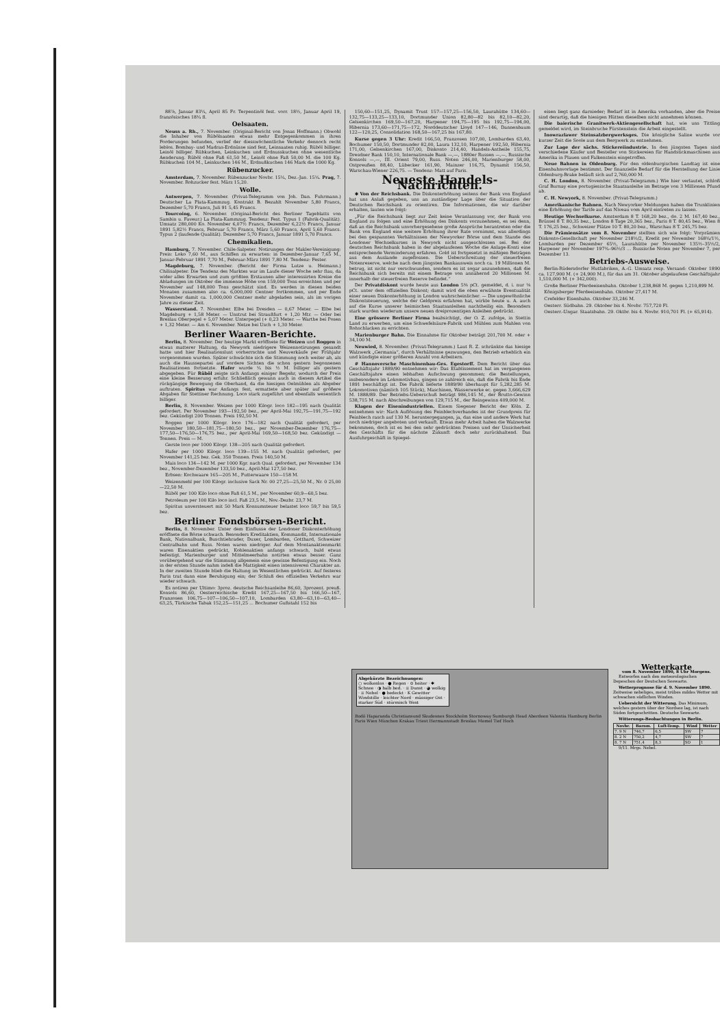88⅞, Januar 83¼, April 85 Fr. Terpentinöl fest. vorr. 18½, Januar April 19, französisches 18¼ fl.
Oelsaaten.
Neuss a. Rh., 7. November. (Original-Bericht von Jonas Hoffmann.) Obwohl die Inhaber von Rübölsaaten etwas mehr Entgegenkommen in ihren Forderungen befunden, verlief der diesswöchentliche Verkehr dennoch recht leblos. Bombay- und Madras-Erdnüsse sind fest, Leinsaaten ruhig. Rüböl billiger. Leinöl billiger. Rübkuchen, Leinkuchen und Erdnusskuchen ohne wesentliche Aenderung. Rüböl ohne Faß 61,50 M., Leinöl ohne Faß 50,00 M. die 100 Kg. Rübkuchen 104 M., Leinkuchen 146 M., Erdnußkuchen 146 Mark die 1000 Kg.
Rübenzucker.
Amsterdam, 7. November. Rübenzucker Novbr. 15¼, Dez.-Jan. 15¼. Prag, 7. November. Rohzucker fest. März 15,20.
Wolle.
Antwerpen, 7. November. (Privat-Telegramm von Joh. Dan. Fuhrmann.) Deutscher La Plata-Kammzug. Kontrakt B. Bezahlt November 5,80 Francs, Dezember 5,70 Francs, Juli 91 5,45 Francs.
Tourcoing, 6. November. (Original-Bericht des Berliner Tageblatts von Sambin u. Faveur.) La Plata-Kammzug. Tendenz: Fest. Typus 1 (Fabrik-Qualität). Umsatz 280,000 Ko. November 6,07½ Francs, Dezember 6,22½ Francs, Januar 1891 5,82½ Francs, Februar 5,70 Francs, März 5,60 Francs, April 5,60 Francs. Typus 2 (laufende Qualität). Dezember 5,70 Francs, Januar 1891 5,70 Francs.
Chemikalien.
Hamburg, 7. November. Chile-Salpeter. Notirungen der Makler-Vereinigung: Preis: Loko 7,60 M., aus Schiffen zu erwarten: in Dezember-Januar 7,65 M., Januar-Februar 1891 7,70 M., Februar-März 1891 7,80 M. Tendenz: Fester.
Magdeburg, 7. November. (Bericht der Firma Lutze u. Heimann.) Chilisalpeter. Die Tendenz des Marktes war im Laufe dieser Woche sehr flau, da wider alles Erwarten und zum größten Erstaunen aller interessirten Kreise die Abladungen im Oktober die immense Höhe von 159,000 Tons erreichten und per November auf 148,000 Tons geschätzt sind. Es werden in diesen beiden Monaten zusammen also ca. 6,000,000 Centner fortkommen, und per Ende November damit ca. 1,000,000 Centner mehr abgeladen sein, als im vorigen Jahre zu dieser Zeit.
Wasserstand. 7. November. Elbe bei Dresden — 0,67 Meter. — Elbe bei Magdeburg + 1,58 Meter. — Unstrut bei Straußfurt + 1,20 Mtr. — Oder bei Breslau Oberpegel + 5,07 Meter. Unterpegel (+ 0,23 Meter. — Warthe bei Posen + 1,32 Meter. — Am 6. November. Netze bei Usch + 1,30 Meter.
Berliner Waaren-Berichte.
Berlin, 8. November. Der heutige Markt eröffnete für Weizen und Roggen in etwas matterer Haltung, da Newyork niedrigere Weizennotirungen gesandt hatte und hier Realisationslust vorherrschte und Neuverkäufe per Frühjahr vorgenommen wurden. Später schwächte sich die Stimmung noch weiter ab, als auch die Haussepartei auf vordere Sichten die schon gestern begonnenen Realisationen fortsetzte. Hafer wurde ¼ bis ½ M. billiger als gestern abgegeben. Für Rüböl zeigte sich Anfangs einiger Begehr, wodurch der Preis eine kleine Besserung erfuhr. Schließlich gewann auch in diesem Artikel die rückgängige Bewegung die Oberhand, da die hiesigen Oelmühlen als Abgeber auftraten. Spiritus war Anfangs fest, ermattete aber später auf größere Abgaben für Stettiner Rechnung. Loco stark zugeführt und ebenfalls wesentlich billiger.
Berlin, 8. November. Weizen per 1000 Kilogr. loco 182—195 nach Qualität gefordert. Per November 193—192,50 bez., per April-Mai 192,75—191,75—192 bez. Gekündigt 200 Tonnen. Preis 192,50 M.
Roggen per 1000 Kilogr. loco 176—182 nach Qualität gefordert, per November 180,50—181,75—180,50 bez., per November-Dezember 176,75—177,50—176,50—176,75 bez., per April-Mai 169,50—168,50 bez. Gekündigt — Tonnen. Preis — M.
Gerste loco per 1000 Kilogr. 138—205 nach Qualität gefordert.
Hafer per 1000 Kilogr. loco 139—155 M. nach Qualität gefordert, per November 141,25 bez. Gek. 350 Tonnen. Preis 140,50 M.
Mais loco 134—142 M. per 1000 Kgr. nach Qual. gefordert, per November 134 bez., November-Dezember 133,50 bez., April-Mai 127,50 bez.
Erbsen: Kochwaare 165—205 M., Futterwaare 150—158 M.
Weizenmehl per 100 Kilogr. inclusive Sack Nr. 00 27,25—25,50 M., Nr. 0 25,00—22,50 M.
Rüböl per 100 Kilo loco ohne Faß 61,5 M., per November 60,9—60,5 bez.
Petroleum per 100 Kilo loco incl. Faß 23,5 M., Nov.-Dezbr. 23,7 M.
Spiritus unversteuert mit 50 Mark Konsumsteuer belastet loco 59,7 bis 59,5 bez.
Berliner Fondsbörsen-Bericht.
Berlin, 8. November. Unter dem Einflusse der Londoner Diskonterhöhung eröffnete die Börse schwach. Besonders Kreditaktien, Kommandit, Internationale Bank, Nationalbank, Buschtiehrader, Duxer, Lombarden, Gotthard, Schweizer Centralbahn und Russ. Noten waren niedriger. Auf dem Montanaktienmarkt waren Eisenaktien gedrückt, Kohlenaktien anfangs schwach, bald etwas befestigt. Marienburger und Mittelmeerbahn notirten etwas besser. Ganz vorübergehend war die Stimmung allgemein eine gewisse Befestigung ein. Noch in der ersten Stunde nahm indeß die Mattigkeit einen intensiveren Charakter an. In der zweiten Stunde blieb die Haltung im Wesentlichen gedrückt. Auf festeres Paris trat dann eine Beruhigung ein; der Schluß des offiziellen Verkehrs war wieder schwach.
Es notiren per Ultimo: 3proz. deutsche Reichsanleihe 86,60, 3prozent. preuß. Konsols 86,60, Oesterreichische Kredit 167,25—167,50 bis 166,50—167, Franzosen 106,75—107—106,50—107,10, Lombarden 63,80—63,10—63,40—63,25, Türkische Tabak 152,25—151,25 ... Bochumer Gußstahl 152 bis
150,60—151,25, Dynamit Trust 157—157,25—156,50, Laurahütte 134,60—132,75—133,25—133,10, Dortmunder Union 82,80—82 bis 82,10—82,20, Gelsenkirchen 169,50—167,20, Harpener 194,75—195 bis 192,75—194,00, Hibernia 173,60—171,75—172, Norddeutscher Lloyd 147—146, Dannenbaum 122—120,25, Consolidation 168,50—167,25 bis 167,80.
Kurse gegen 3 Uhr: Kredit 166,50, Franzosen 107,00, Lombarden 63,40, Bochumer 150,50, Dortmunder 82,00, Laura 132,10, Harpener 192,50, Hibernia 171,00, Gelsenkirchen 167,00, Diskonto 214,40, Handels-Antheile 155,75, Dresdner Bank 150,10, Internationale Bank —,—, 1880er Russen —,—, Russische Konsols —,—, III. Orient 79,00, Russ. Noten 246,00, Marienburger 58,00, Ostpreußen 88,40, Lübecker 161,90, Mainzer 116,75, Dynamit 156,50, Warschau-Wiener 226,75. — Tendenz: Matt auf Paris.
Neueste Handels-Nachrichten.
✱ Von der Reichsbank. Die Diskonterhöhung seitens der Bank von England hat uns Anlaß gegeben, uns an zuständiger Lage über die Situation der Deutschen Reichsbank zu orientiren. Die Informationen, die wir darüber erhalten, lauten wie folgt:
„Für die Reichsbank liegt zur Zeit keine Veranlassung vor, der Bank von England zu folgen und eine Erhöhung des Diskonts vorzunehmen, es sei denn, daß an die Reichsbank unvorhergesehene große Ansprüche herantreten oder die Bank von England eine weitere Erhöhung ihrer Rate vornimmt, was allerdings bei den gespannten Verhältnissen der Newyorker Börse und dem Stande des Londoner Wechselkurses in Newyork nicht ausgeschlossen sei. Bei der deutschen Reichsbank haben in der abgelaufenen Woche die Anlage-Konti eine entsprechende Verminderung erfahren. Gold ist fortgesetzt in mäßigen Beträgen aus dem Auslande zugeflossen. Die Ueberschreitung der steuerfreien Notenreserve, welche nach dem jüngsten Bankausweis noch ca. 19 Millionen M. betrug, ist nicht nur verschwunden, sondern es ist sogar anzunehmen, daß die Reichsbank sich bereits mit einem Betrage von annähernd 20 Millionen M. innerhalb der steuerfreien Reserve befindet.“
Der Privatdiskont wurde heute aus London 5⅜ pCt. gemeldet, d. i. nur ⅛ pCt. unter dem offiziellen Diskont; damit wird die oben erwähnte Eventualität einer neuen Diskonterhöhung in London wahrscheinlicher. — Die ungewöhnliche Diskontsteuerung, welche der Geldpreis erfahren hat, wirkte heute u. A. auch auf die Kurse unserer heimischen Staatsanleihen nachtheilig ein. Besonders stark wurden wiederum unsere neuen dreiprozentigen Anleihen gedrückt.
Eine grössere Berliner Firma beabsichtigt, der O. Z. zufolge, in Stettin Land zu erwerben, um eine Schwefelsäure-Fabrik und Mühlen zum Mahlen von Rohschlacken zu errichten.
Marienburger Bahn. Die Einnahme für Oktober beträgt 201,700 M. oder + 34,100 M.
Neuwied, 8. November. (Privat-Telegramm.) Laut R. Z. schränkte das hiesige Walzwerk „Germania“, durch Verhältnisse gezwungen, den Betrieb erheblich ein und kündigte einer größeren Anzahl von Arbeitern.
# Hannoversche Maschinenbau-Ges. Egestorff. Dem Bericht über das Geschäftsjahr 1889/90 entnehmen wir: Das Etablissement hat im vergangenen Geschäftsjahre einen lebhaften Aufschwung genommen; die Bestellungen, insbesondere im Lokomotivbau, gingen so zahlreich ein, daß die Fabrik bis Ende 1891 beschäftigt ist. Die Fabrik lieferte 1889/90 überhaupt für 5,282,285 M. Lokomotiven (nämlich 105 Stück), Maschinen, Wasserwerke ec. gegen 3,666,629 M. 1888/89. Der Betriebs-Ueberschuß beträgt 986,145 M., der Brutto-Gewinn 538,715 M. nach Abschreibungen von 129,715 M., der Reingewinn 409,000 M.
Klagen der Eisenindustriellen. Einem Siegener Bericht der Köln. Z. entnehmen wir: Nach Auflösung des Feinblechverbandes ist der Grundpreis für Feinblech rasch auf 130 M. heruntergegangen, ja, das eine und andere Werk hat noch niedriger angeboten und verkauft. Etwas mehr Arbeit haben die Walzwerke bekommen, doch ist es bei den sehr gedrückten Preisen und der Unsicherheit des Geschäfts für die nächste Zukunft doch sehr zurückhaltend. Das Ausfuhrgeschäft in Spiegel-
eisen liegt ganz darnieder; Bedarf ist in Amerika vorhanden, aber die Preise sind derartig, daß die hiesigen Hütten dieselben nicht annehmen können.
Die baierische Granitwerk-Aktiengesellschaft hat, wie uns Tittling gemeldet wird, im Steinbruche Fürstenstein die Arbeit eingestellt.
Inowrazlawer Steinsalzbergwerksges. Die königliche Saline wurde vor kurzer Zeit die Soole aus dem Bergwerk zu entnehmen.
Zur Lage der sächs. Stickereiindustrie. In den jüngsten Tagen sind verschiedene Käufer und Besteller von Stickereien für Handstickmaschinen aus Amerika in Plauen und Falkenstein eingetroffen.
Neue Bahnen in Oldenburg. Für den oldenburgischen Landtag ist eine Eisenbahnvorlage bestimmt. Der finanzielle Bedarf für die Herstellung der Linie Oldenburg-Brake beläuft sich auf 2,760,000 M.
C. H. London, 8. November. (Privat-Telegramm.) Wie hier verlautet, schloß Graf Burnay eine portugiesische Staatsanleihe im Betrage von 3 Millionen Pfund ab.
C. H. Newyork, 8. November. (Privat-Telegramm.)
Amerikanische Bahnen. Nach Newyorker Meldungen haben die Trunklinien eine Erhöhung der Tarife auf das Niveau vom April eintreten zu lassen.
Heutige Wechselkurse. Amsterdam 8 T. 168,20 bez., do. 2 M. 167,40 bez., Brüssel 8 T. 80,35 bez., London 8 Tage 20,365 bez., Paris 8 T. 80,45 bez., Wien 8 T. 176,25 bez., Schweizer Plätze 10 T. 80,20 bez., Warschau 8 T. 245,75 bez.
Die Prämiensätze vom 8. November stellten sich wie folgt: Vorprämien Diskonto-Gesellschaft per November 218½/2, Kredit per November 168¾/1½, Lombarden per Dezember 65½, Laurahütte per November 135½–35½/2, Harpener per November 197¾–96½/3 ... Russische Noten per November 7, per Dezember 13.
Betriebs-Ausweise.
Berlin-Rüdersdorfer Hutfabriken, A.-G. Umsatz resp. Versand: Oktober 1890 ca. 127,900 M. (+ 24,900 M.), für das am 31. Oktober abgelaufene Geschäftsjahr 1,510,000 M. (+ 342,000).
Große Berliner Pferdeeisenbahn. Oktober 1,238,868 M. gegen 1,210,899 M.
Königsberger Pferdeeisenbahn. Oktober 27,417 M.
Crefelder Eisenbahn. Oktober 33,246 M.
Oesterr. Südbahn. 29. Oktober bis 4. Novbr. 757,720 Fl.
Oesterr.-Ungar. Staatsbahn. 29. Oktbr. bis 4. Novbr. 910,701 Fl. (+ 65,914).
Abgekürzte Bezeichnungen:
○ wolkenlos · ● Regen · ⊙ heiter · ✱ Schnee · ◑ halb bed. · ≡ Dunst · ◕ wolkig · ≡ Nebel · ● bedeckt · K Gewitter
Windstille · leichter Nord · mässiger Ost · starker Süd · stürmisch West
Bodö Haparanda Christiansund Skudesnes Stockholm Stornoway Sumburgh Head Aberdeen Valentia Hamburg Berlin Paris Wien München Krakau Triest Hermannstadt Breslau Memel Tief Hoch
Wetterkarte
vom 8. November 1890, 8 Uhr Morgens.
Entworfen nach den meteorologischen Depeschen der Deutschen Seewarte.
Wetterprognose für d. 9. November 1890. Zeitweise nebeliges, meist trübes mildes Wetter mit schwachen südlichen Winden.
Uebersicht der Witterung. Das Minimum, welches gestern über der Nordsee lag, ist nach Süden fortgeschritten. Deutsche Seewarte.
Witterungs-Beobachtungen in Berlin.
| Novbr. | Barom. | Luft-Temp. | Wind | Wetter |
| --- | --- | --- | --- | --- |
| 7. 9 N | 746,7 | 6,5 | SW | 7 |
| 8. 2 N | 750,2 | 4,7 | SW | 7 |
| 8. 7 N | 751,4 | 8,3 | SO | 1 |
9/11. Mrgs. Nebel.